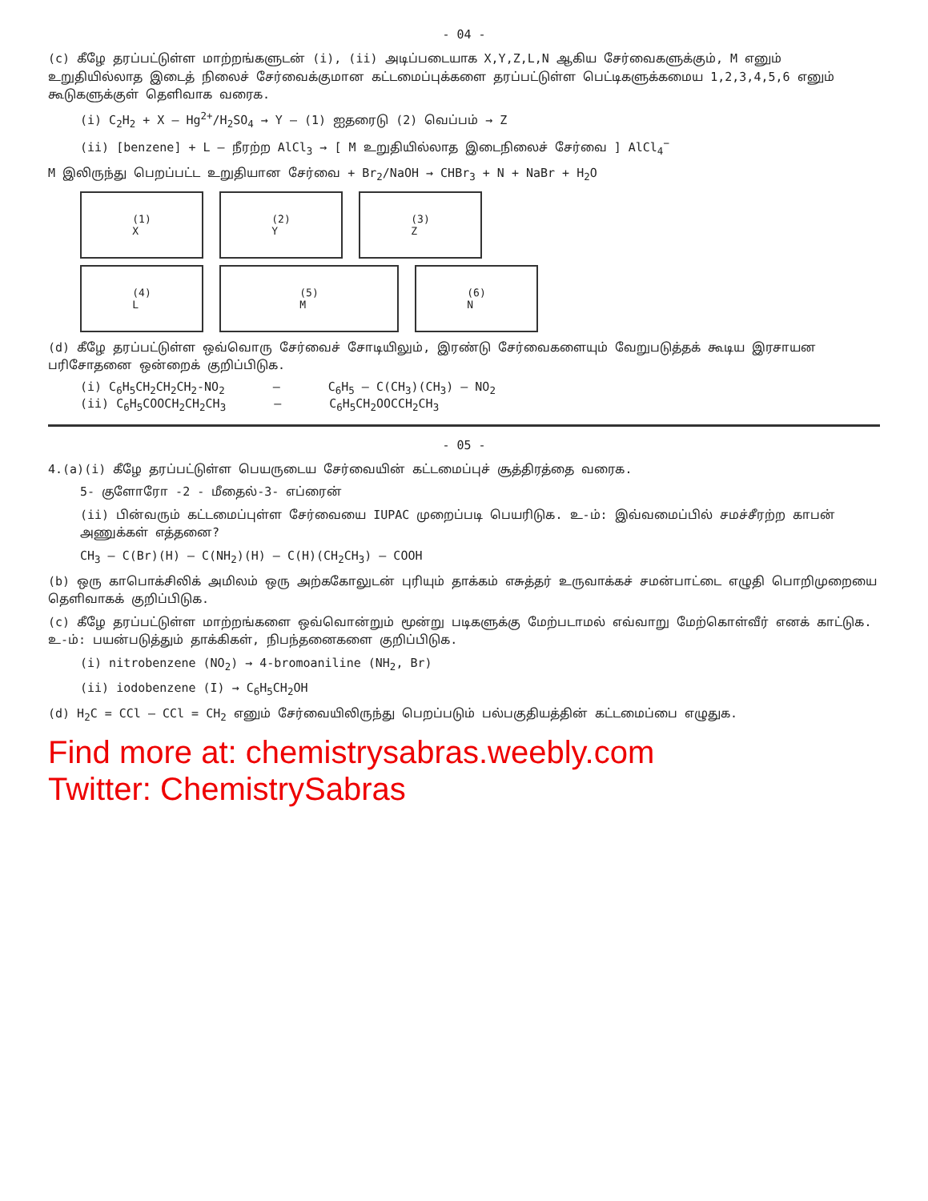- 04 -
(c) கீழே தரப்பட்டுள்ள மாற்றங்களுடன் (i), (ii) அடிப்படையாக X,Y,Z,L,N ஆகிய சேர்வைகளுக்கும், M எனும் உறுதியில்லாத இடைத் நிலைச் சேர்வைக்குமான கட்டமைப்புக்களை தரப்பட்டுள்ள பெட்டிகளுக்கமைய 1,2,3,4,5,6 எனும் கூடுகளுக்குள் தெளிவாக வரைக.
(i) C<sub>2</sub>H<sub>2</sub> + X — Hg<sup>2+</sup>/H<sub>2</sub>SO<sub>4</sub> → Y — (1) ஐதரைடு (2) வெப்பம் → Z
(ii) [benzene] + L — நீரற்ற AlCl<sub>3</sub> → [ M உறுதியில்லாத இடைநிலைச் சேர்வை ] AlCl<sub>4</sub><sup>−</sup>
M இலிருந்து பெறப்பட்ட உறுதியான சேர்வை + Br<sub>2</sub>/NaOH → CHBr<sub>3</sub> + N + NaBr + H<sub>2</sub>O
(1)
X
(2)
Y
(3)
Z
(4)
L
(5)
M
(6)
N
(d) கீழே தரப்பட்டுள்ள ஒவ்வொரு சேர்வைச் சோடியிலும், இரண்டு சேர்வைகளையும் வேறுபடுத்தக் கூடிய இரசாயன பரிசோதனை ஒன்றைக் குறிப்பிடுக.
(i) C<sub>6</sub>H<sub>5</sub>CH<sub>2</sub>CH<sub>2</sub>CH<sub>2</sub>-NO<sub>2</sub> — C<sub>6</sub>H<sub>5</sub> — C(CH<sub>3</sub>)(CH<sub>3</sub>) — NO<sub>2</sub>
(ii) C<sub>6</sub>H<sub>5</sub>COOCH<sub>2</sub>CH<sub>2</sub>CH<sub>3</sub> — C<sub>6</sub>H<sub>5</sub>CH<sub>2</sub>OOCCH<sub>2</sub>CH<sub>3</sub>
- 05 -
4.(a)(i) கீழே தரப்பட்டுள்ள பெயருடைய சேர்வையின் கட்டமைப்புச் சூத்திரத்தை வரைக.
5- குளோரோ -2 - மீதைல்-3- எப்ரைன்
(ii) பின்வரும் கட்டமைப்புள்ள சேர்வையை IUPAC முறைப்படி பெயரிடுக. உ-ம்: இவ்வமைப்பில் சமச்சீரற்ற காபன் அணுக்கள் எத்தனை?
CH<sub>3</sub> — C(Br)(H) — C(NH<sub>2</sub>)(H) — C(H)(CH<sub>2</sub>CH<sub>3</sub>) — COOH
(b) ஒரு காபொக்சிலிக் அமிலம் ஒரு அற்ககோலுடன் புரியும் தாக்கம் எசுத்தர் உருவாக்கச் சமன்பாட்டை எழுதி பொறிமுறையை தெளிவாகக் குறிப்பிடுக.
(c) கீழே தரப்பட்டுள்ள மாற்றங்களை ஒவ்வொன்றும் மூன்று படிகளுக்கு மேற்படாமல் எவ்வாறு மேற்கொள்வீர் எனக் காட்டுக. உ-ம்: பயன்படுத்தும் தாக்கிகள், நிபந்தனைகளை குறிப்பிடுக.
(i) nitrobenzene (NO<sub>2</sub>) → 4-bromoaniline (NH<sub>2</sub>, Br)
(ii) iodobenzene (I) → C<sub>6</sub>H<sub>5</sub>CH<sub>2</sub>OH
(d) H<sub>2</sub>C = CCl — CCl = CH<sub>2</sub> எனும் சேர்வையிலிருந்து பெறப்படும் பல்பகுதியத்தின் கட்டமைப்பை எழுதுக.
Find more at: chemistrysabras.weebly.com
Twitter: ChemistrySabras